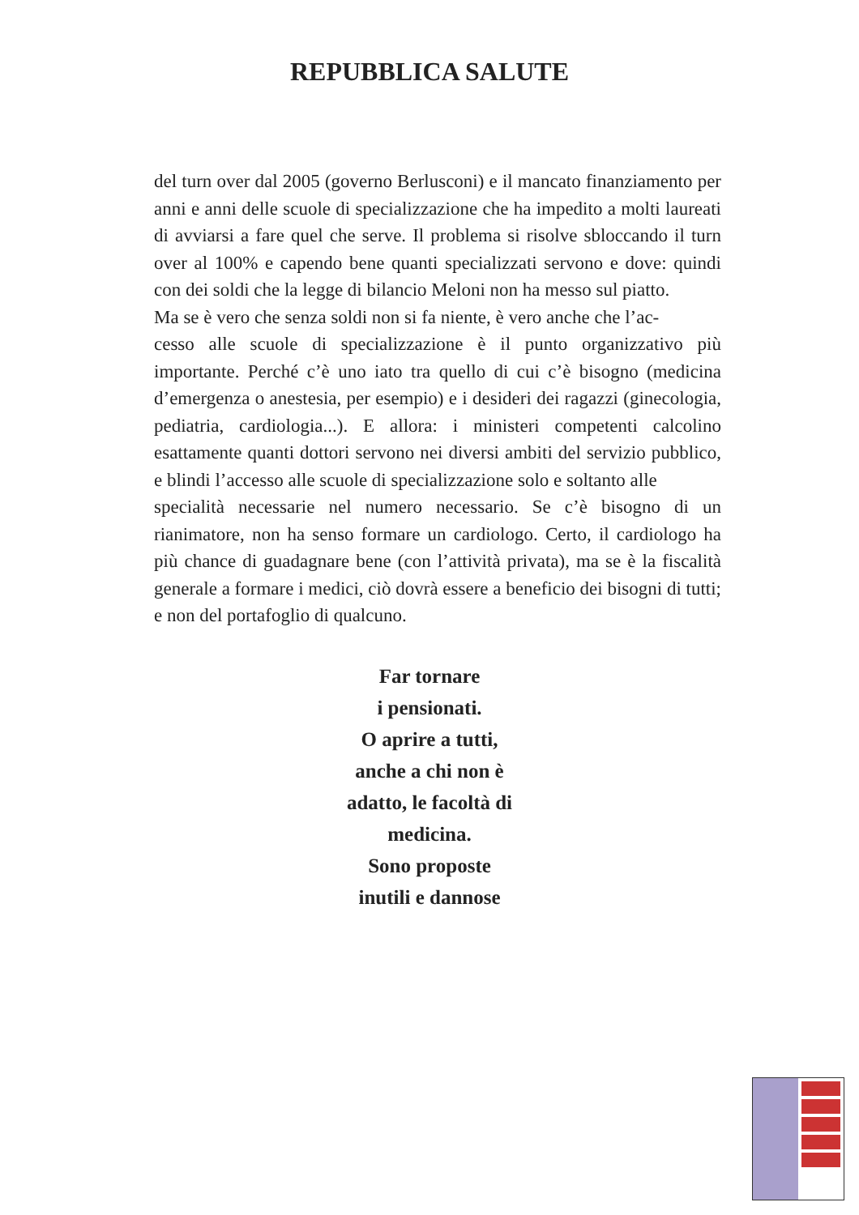REPUBBLICA SALUTE
del turn over dal 2005 (governo Berlusconi) e il mancato finanziamento per anni e anni delle scuole di specializzazione che ha impedito a molti laureati di avviarsi a fare quel che serve. Il problema si risolve sbloccando il turn over al 100% e capendo bene quanti specializzati servono e dove: quindi con dei soldi che la legge di bilancio Meloni non ha messo sul piatto.
Ma se è vero che senza soldi non si fa niente, è vero anche che l’ac-
cesso alle scuole di specializzazione è il punto organizzativo più importante. Perché c’è uno iato tra quello di cui c’è bisogno (medicina d’emergenza o anestesia, per esempio) e i desideri dei ragazzi (ginecologia, pediatria, cardiologia...). E allora: i ministeri competenti calcolino esattamente quanti dottori servono nei diversi ambiti del servizio pubblico, e blindi l’accesso alle scuole di specializzazione solo e soltanto alle
specialità necessarie nel numero necessario. Se c’è bisogno di un rianimatore, non ha senso formare un cardiologo. Certo, il cardiologo ha più chance di guadagnare bene (con l’attività privata), ma se è la fiscalità generale a formare i medici, ciò dovrà essere a beneficio dei bisogni di tutti; e non del portafoglio di qualcuno.
Far tornare
i pensionati.
O aprire a tutti,
anche a chi non è
adatto, le facoltà di
medicina.
Sono proposte
inutili e dannose